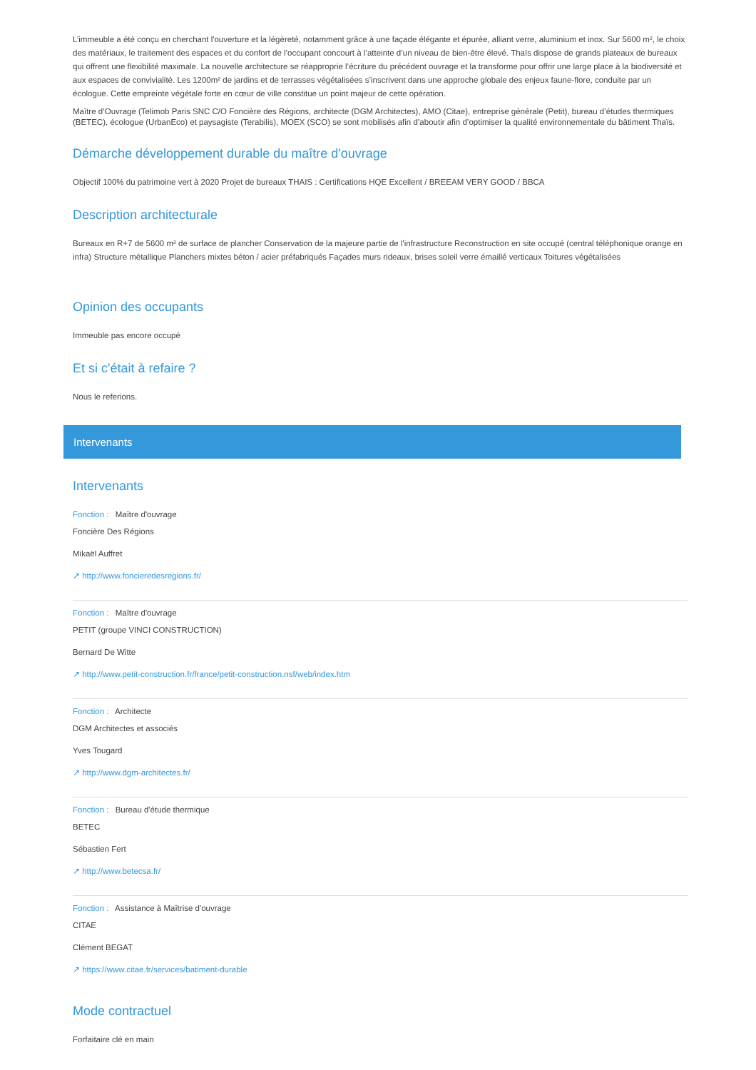L’immeuble a été conçu en cherchant l'ouverture et la légèreté, notamment grâce à une façade élégante et épurée, alliant verre, aluminium et inox. Sur 5600 m², le choix des matériaux, le traitement des espaces et du confort de l’occupant concourt à l’atteinte d’un niveau de bien-être élevé. Thaïs dispose de grands plateaux de bureaux qui offrent une flexibilité maximale. La nouvelle architecture se réapproprie l’écriture du précédent ouvrage et la transforme pour offrir une large place à la biodiversité et aux espaces de convivialité. Les 1200m² de jardins et de terrasses végétalisées s’inscrivent dans une approche globale des enjeux faune-flore, conduite par un écologue. Cette empreinte végétale forte en cœur de ville constitue un point majeur de cette opération.
Maître d’Ouvrage (Telimob Paris SNC C/O Foncière des Régions, architecte (DGM Architectes), AMO (Citae), entreprise générale (Petit), bureau d’études thermiques (BETEC), écologue (UrbanEco) et paysagiste (Terabilis), MOEX (SCO) se sont mobilisés afin d’aboutir afin d’optimiser la qualité environnementale du bâtiment Thaïs.
Démarche développement durable du maître d'ouvrage
Objectif 100% du patrimoine vert à 2020 Projet de bureaux THAIS : Certifications HQE Excellent / BREEAM VERY GOOD / BBCA
Description architecturale
Bureaux en R+7 de 5600 m² de surface de plancher Conservation de la majeure partie de l'infrastructure Reconstruction en site occupé (central téléphonique orange en infra) Structure métallique Planchers mixtes béton / acier préfabriqués Façades murs rideaux, brises soleil verre émaillé verticaux Toitures végétalisées
Opinion des occupants
Immeuble pas encore occupé
Et si c'était à refaire ?
Nous le referions.
Intervenants
Intervenants
Fonction : Maître d'ouvrage
Foncière Des Régions
Mikaël Auffret
↗ http://www.foncieredesregions.fr/
Fonction : Maître d'ouvrage
PETIT (groupe VINCI CONSTRUCTION)
Bernard De Witte
↗ http://www.petit-construction.fr/france/petit-construction.nsf/web/index.htm
Fonction : Architecte
DGM Architectes et associés
Yves Tougard
↗ http://www.dgm-architectes.fr/
Fonction : Bureau d'étude thermique
BETEC
Sébastien Fert
↗ http://www.betecsa.fr/
Fonction : Assistance à Maîtrise d'ouvrage
CITAE
Clément BEGAT
↗ https://www.citae.fr/services/batiment-durable
Mode contractuel
Forfaitaire clé en main